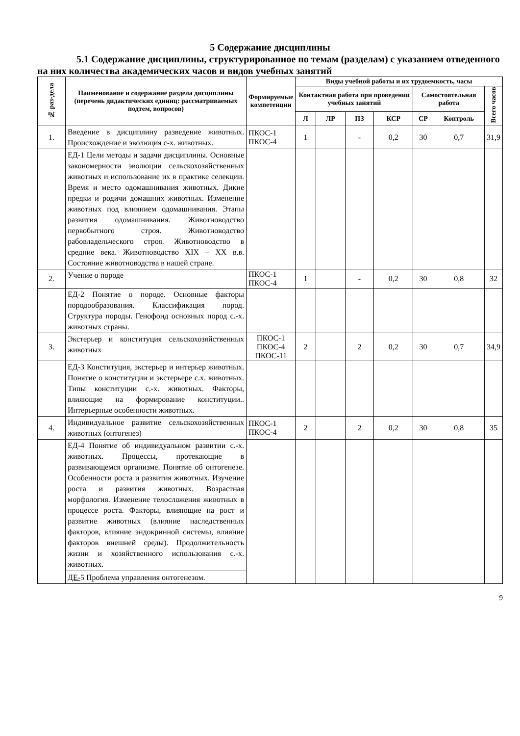5 Содержание дисциплины
5.1 Содержание дисциплины, структурированное по темам (разделам) с указанием отведенного на них количества академических часов и видов учебных занятий
| № раз-дела | Наименование и содержание раздела дисциплины (перечень дидактических единиц: рассматриваемых подтем, вопросов) | Формируемые компетенции | Виды учебной работы и их трудоемкость, часы | | | | | | |
| --- | --- | --- | --- | --- | --- | --- | --- | --- | --- |
| | | | Контактная работа при проведении учебных занятий | | | | Самостоятельная работа | | Всего часов |
| | | | Л | ЛР | ПЗ | КСР | СР | Контроль | |
| 1. | Введение в дисциплину разведение животных. Происхождение и эволюция с-х. животных. | ПКОС-1 ПКОС-4 | 1 | | - | 0,2 | 30 | 0,7 | 31,9 |
| | ЕД-1 Цели методы и задачи дисциплины. Основные закономерности эволюции сельскохозяйственных животных и использование их в практике селекции. Время и место одомашнивания животных. Дикие предки и родичи домашних животных. Изменение животных под влиянием одомашнивания. Этапы развития одомашнивания. Животноводство первобытного строя. Животноводство рабовладельческого строя. Животноводство в средние века. Животноводство XIX – XX в.в. Состояние животноводства в нашей стране. | | | | | | | | |
| 2. | Учение о породе | ПКОС-1 ПКОС-4 | 1 | | - | 0,2 | 30 | 0,8 | 32 |
| | ЕД-2 Понятие о породе. Основные факторы породообразования. Классификация пород. Структура породы. Генофонд основных пород с.-х. животных страны. | | | | | | | | |
| 3. | Экстерьер и конституция сельскохозяйственных животных | ПКОС-1 ПКОС-4 ПКОС-11 | 2 | | 2 | 0,2 | 30 | 0,7 | 34,9 |
| | ЕД-3 Конституция, экстерьер и интерьер животных. Понятие о конституции и экстерьере с.х. животных. Типы конституции с.-х. животных. Факторы, влияющие на формирование конституции.. Интерьерные особенности животных. | | | | | | | | |
| 4. | Индивидуальное развитие сельскохозяйственных животных (онтогенез) | ПКОС-1 ПКОС-4 | 2 | | 2 | 0,2 | 30 | 0,8 | 35 |
| | ЕД-4 Понятие об индивидуальном развитии с.-х. животных. Процессы, протекающие в развивающемся организме. Понятие об онтогенезе. Особенности роста и развития животных. Изучение роста и развития животных. Возрастная морфология. Изменение телосложения животных в процессе роста. Факторы, влияющие на рост и развитие животных (влияние наследственных факторов, влияние эндокринной системы, влияние факторов внешней среды). Продолжительность жизни и хозяйственного использования с.-х. животных. ДЕ- 5 Проблема управления онтогенезом. | | | | | | | | |
9